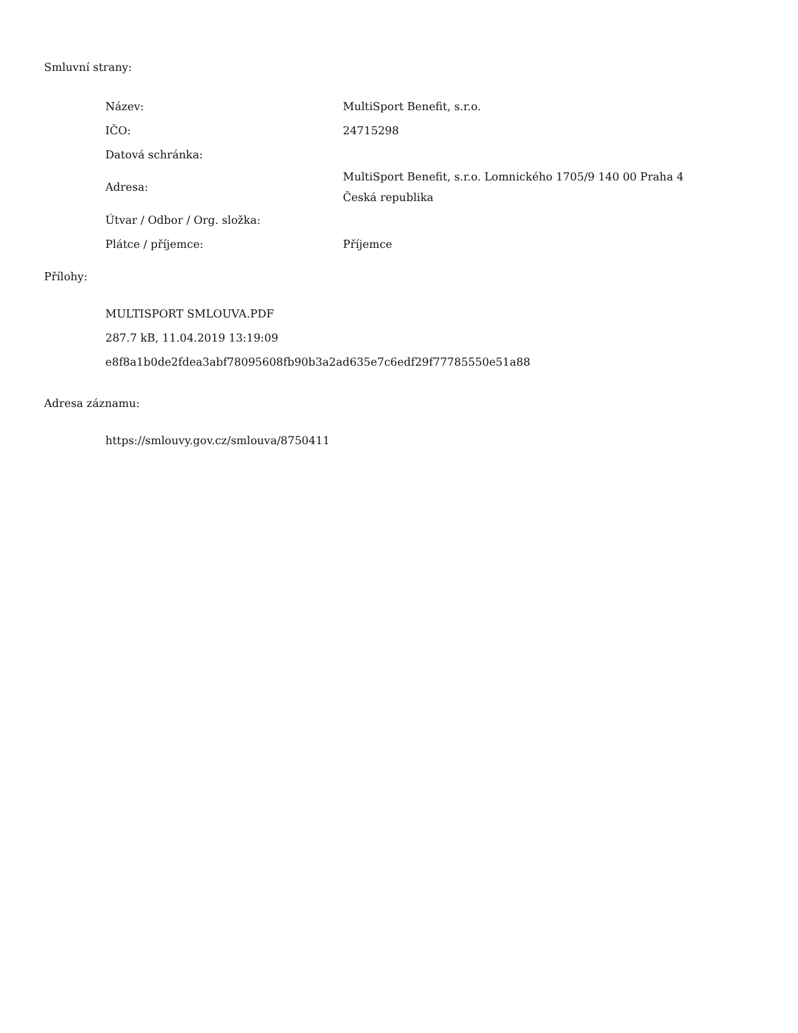Smluvní strany:
| Název: | MultiSport Benefit, s.r.o. |
| IČO: | 24715298 |
| Datová schránka: | |
| Adresa: | MultiSport Benefit, s.r.o. Lomnického 1705/9 140 00 Praha 4 Česká republika |
| Útvar / Odbor / Org. složka: | |
| Plátce / příjemce: | Příjemce |
Přílohy:
MULTISPORT SMLOUVA.PDF
287.7 kB, 11.04.2019 13:19:09
e8f8a1b0de2fdea3abf78095608fb90b3a2ad635e7c6edf29f77785550e51a88
Adresa záznamu:
https://smlouvy.gov.cz/smlouva/8750411